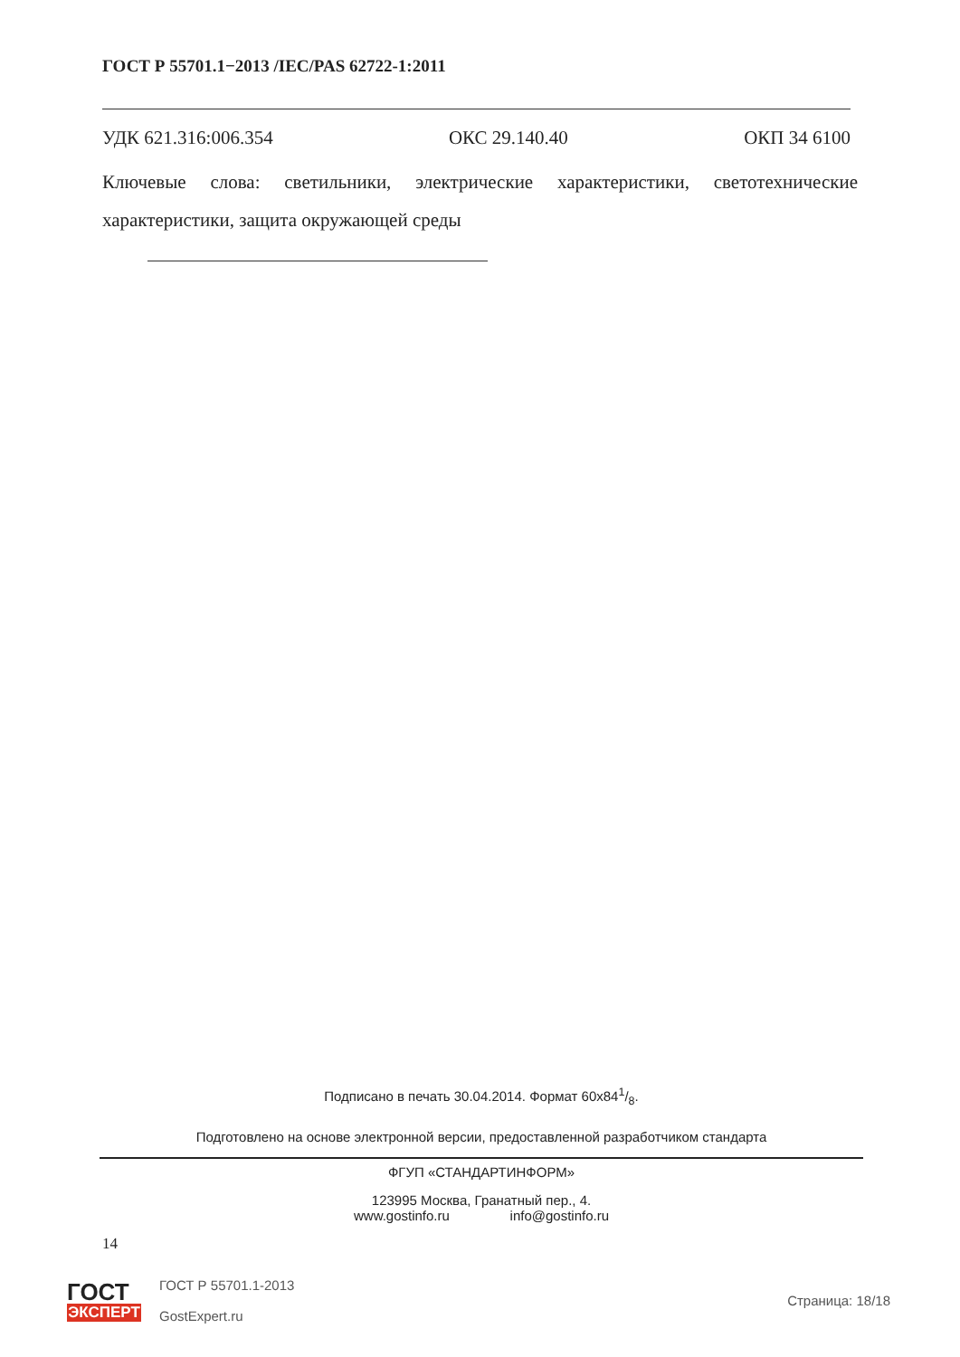ГОСТ Р 55701.1−2013 /IEC/PAS 62722-1:2011
УДК 621.316:006.354 ОКС 29.140.40 ОКП 34 6100
Ключевые слова: светильники, электрические характеристики, светотехнические характеристики, защита окружающей среды
Подписано в печать 30.04.2014. Формат 60x841/8.
Подготовлено на основе электронной версии, предоставленной разработчиком стандарта
ФГУП «СТАНДАРТИНФОРМ»
123995 Москва, Гранатный пер., 4.
www.gostinfo.ru info@gostinfo.ru
14
ГОСТ
ЭКСПЕРТ
ГОСТ Р 55701.1-2013
GostExpert.ru
Страница: 18/18